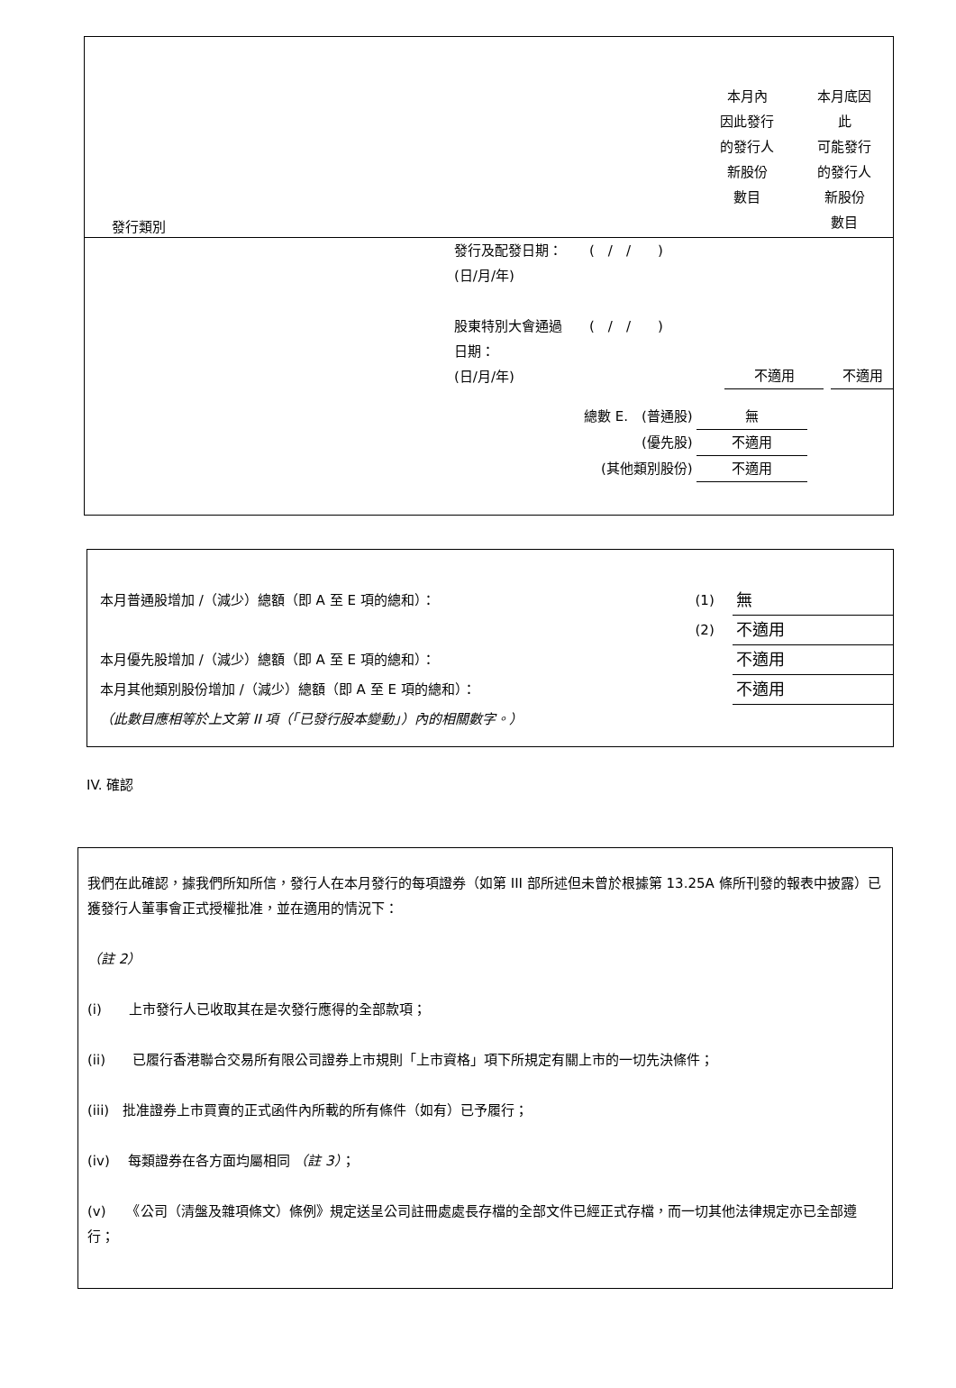| 發行類別 | 本月內 因此發行 的發行人 新股份 數目 | 本月底因 此 可能發行 的發行人 新股份 數目 |
發行及配發日期：　　(　/　/　　)
(日/月/年)
| 股東特別大會通過 ( / / ) 日期： (日/月/年) | 不適用 | 不適用 |
| 總數 E. (普通股) | 無 |
| (優先股) | 不適用 |
| (其他類別股份) | 不適用 |
| 本月普通股增加 /（減少）總額（即 A 至 E 項的總和）： | (1) | 無 |
| | (2) | 不適用 |
| 本月優先股增加 /（減少）總額（即 A 至 E 項的總和）： | | 不適用 |
| 本月其他類別股份增加 /（減少）總額（即 A 至 E 項的總和）： | | 不適用 |
| （此數目應相等於上文第 II 項（「已發行股本變動」）內的相關數字。） | | |
IV. 確認
我們在此確認，據我們所知所信，發行人在本月發行的每項證券（如第 III 部所述但未曾於根據第 13.25A 條所刊發的報表中披露）已獲發行人董事會正式授權批准，並在適用的情況下：
（註 2）
(i)　　上市發行人已收取其在是次發行應得的全部款項；
(ii)　　已履行香港聯合交易所有限公司證券上市規則「上市資格」項下所規定有關上市的一切先決條件；
(iii)　批准證券上市買賣的正式函件內所載的所有條件（如有）已予履行；
(iv)　 每類證券在各方面均屬相同 （註 3）；
(v)　　《公司（清盤及雜項條文）條例》規定送呈公司註冊處處長存檔的全部文件已經正式存檔，而一切其他法律規定亦已全部遵行；